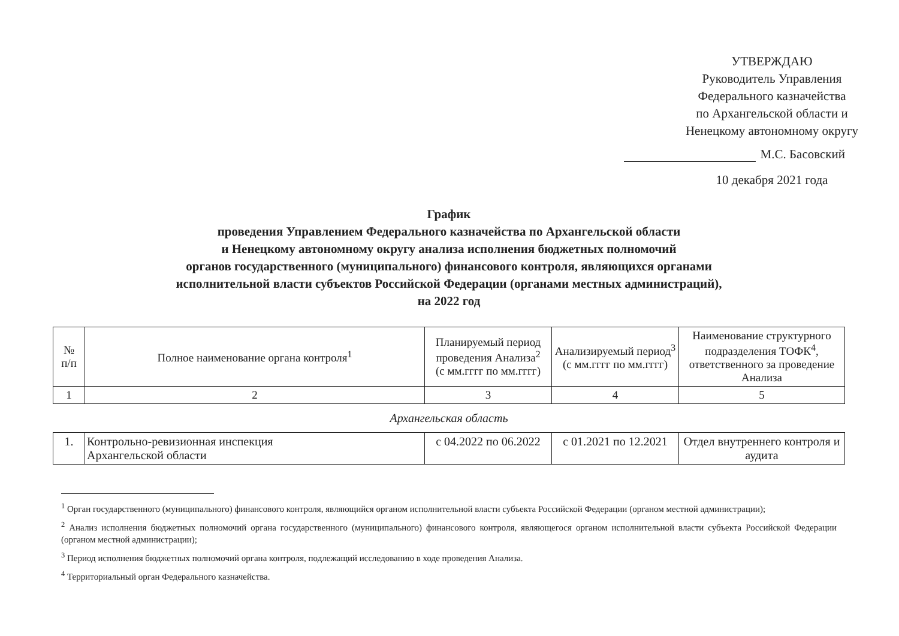УТВЕРЖДАЮ
Руководитель Управления
Федерального казначейства
по Архангельской области и
Ненецкому автономному округу
М.С. Басовский
10 декабря 2021 года
График
проведения Управлением Федерального казначейства по Архангельской области
и Ненецкому автономному округу анализа исполнения бюджетных полномочий
органов государственного (муниципального) финансового контроля, являющихся органами
исполнительной власти субъектов Российской Федерации (органами местных администраций),
на 2022 год
| № п/п | Полное наименование органа контроля<sup>1</sup> | Планируемый период проведения Анализа<sup>2</sup> (с мм.гггг по мм.гггг) | Анализируемый период<sup>3</sup> (с мм.гггг по мм.гггг) | Наименование структурного подразделения ТОФК<sup>4</sup>, ответственного за проведение Анализа |
| --- | --- | --- | --- | --- |
| 1 | 2 | 3 | 4 | 5 |
Архангельская область
| 1. | Контрольно-ревизионная инспекция Архангельской области | с 04.2022 по 06.2022 | с 01.2021 по 12.2021 | Отдел внутреннего контроля и аудита |
<sup>1</sup> Орган государственного (муниципального) финансового контроля, являющийся органом исполнительной власти субъекта Российской Федерации (органом местной администрации);
<sup>2</sup> Анализ исполнения бюджетных полномочий органа государственного (муниципального) финансового контроля, являющегося органом исполнительной власти субъекта Российской Федерации (органом местной администрации);
<sup>3</sup> Период исполнения бюджетных полномочий органа контроля, подлежащий исследованию в ходе проведения Анализа.
<sup>4</sup> Территориальный орган Федерального казначейства.